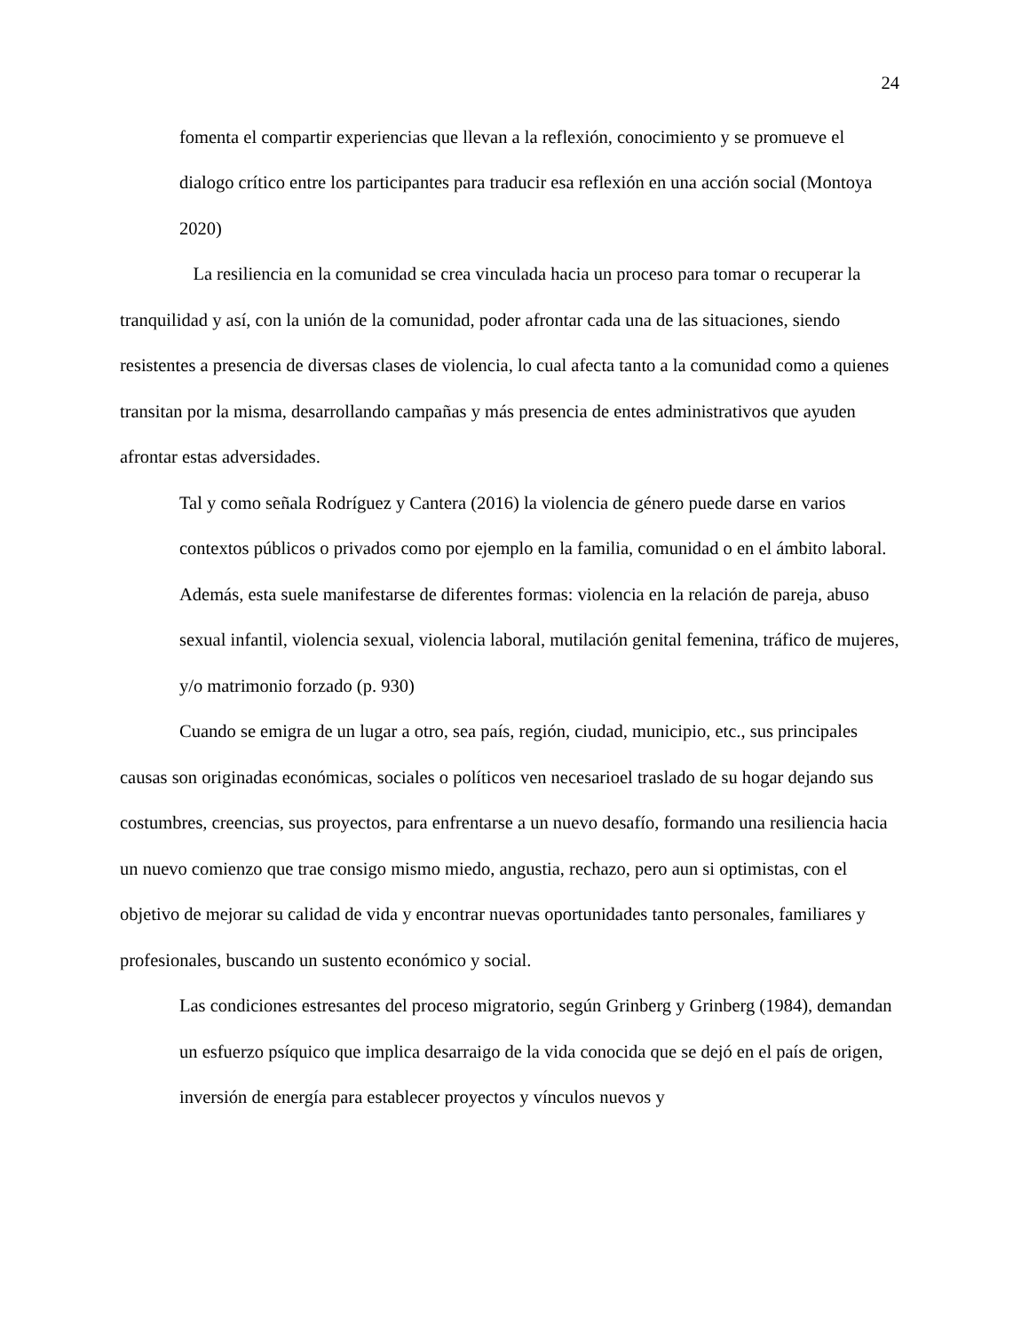24
fomenta el compartir experiencias que llevan a la reflexión, conocimiento y se promueve el dialogo crítico entre los participantes para traducir esa reflexión en una acción social (Montoya 2020)
La resiliencia en la comunidad se crea vinculada hacia un proceso para tomar o recuperar la tranquilidad y así, con la unión de la comunidad, poder afrontar cada una de las situaciones, siendo resistentes a presencia de diversas clases de violencia, lo cual afecta tanto a la comunidad como a quienes transitan por la misma, desarrollando campañas y más presencia de entes administrativos que ayuden afrontar estas adversidades.
Tal y como señala Rodríguez y Cantera (2016) la violencia de género puede darse en varios contextos públicos o privados como por ejemplo en la familia, comunidad o en el ámbito laboral. Además, esta suele manifestarse de diferentes formas: violencia en la relación de pareja, abuso sexual infantil, violencia sexual, violencia laboral, mutilación genital femenina, tráfico de mujeres, y/o matrimonio forzado (p. 930)
Cuando se emigra de un lugar a otro, sea país, región, ciudad, municipio, etc., sus principales causas son originadas económicas, sociales o políticos ven necesarioel traslado de su hogar dejando sus costumbres, creencias, sus proyectos, para enfrentarse a un nuevo desafío, formando una resiliencia hacia un nuevo comienzo que trae consigo mismo miedo, angustia, rechazo, pero aun si optimistas, con el objetivo de mejorar su calidad de vida y encontrar nuevas oportunidades tanto personales, familiares y profesionales, buscando un sustento económico y social.
Las condiciones estresantes del proceso migratorio, según Grinberg y Grinberg (1984), demandan un esfuerzo psíquico que implica desarraigo de la vida conocida que se dejó en el país de origen, inversión de energía para establecer proyectos y vínculos nuevos y